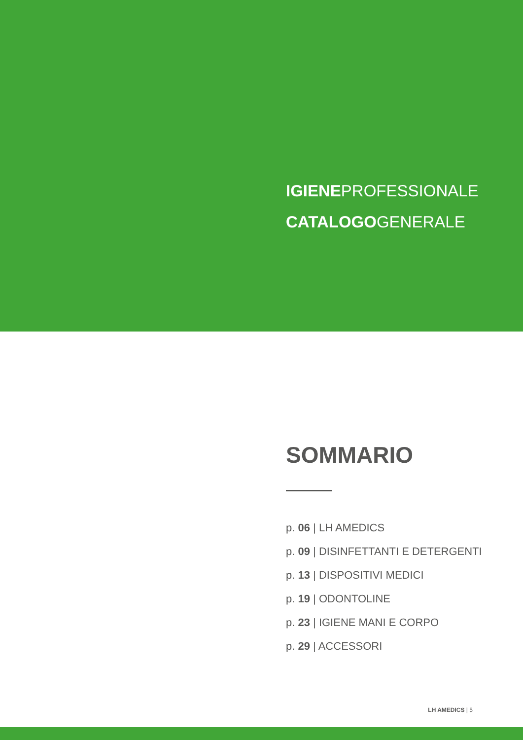IGIENEPROFESSIONALE
CATALOGOGENERALE
SOMMARIO
p. 06 | LH AMEDICS
p. 09 | DISINFETTANTI E DETERGENTI
p. 13 | DISPOSITIVI MEDICI
p. 19 | ODONTOLINE
p. 23 | IGIENE MANI E CORPO
p. 29 | ACCESSORI
LH AMEDICS | 5